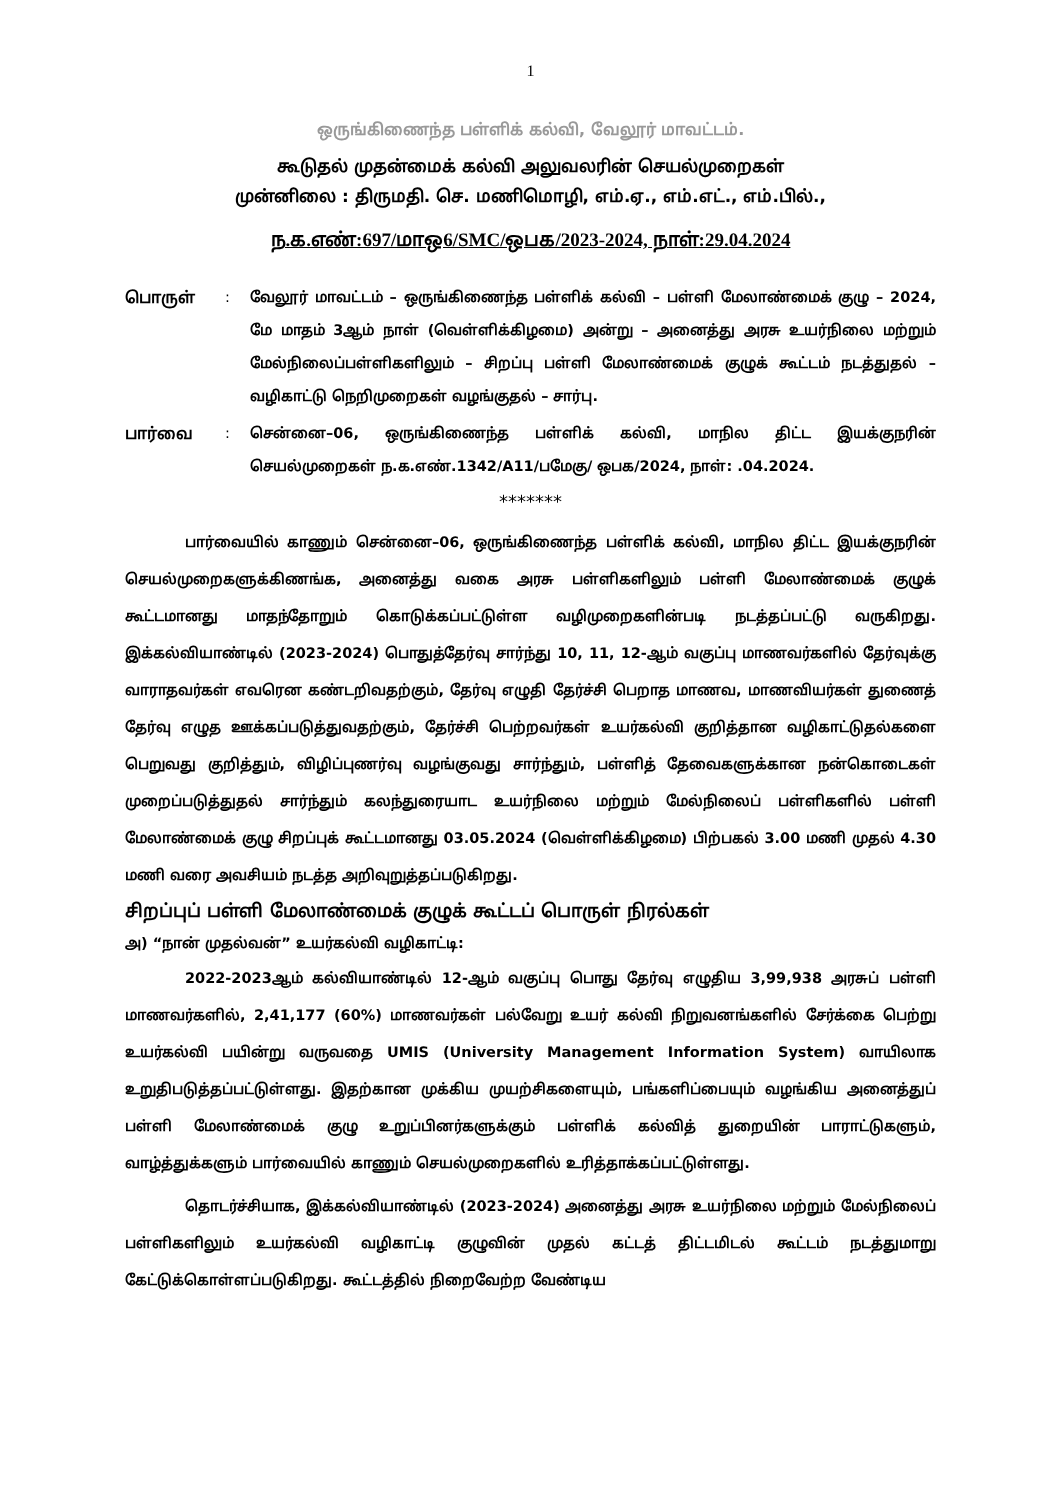1
ஒருங்கிணைந்த பள்ளிக் கல்வி, வேலூர் மாவட்டம்.
கூடுதல் முதன்மைக் கல்வி அலுவலரின் செயல்முறைகள்
முன்னிலை : திருமதி. செ. மணிமொழி, எம்.ஏ., எம்.எட்., எம்.பில்.,
ந.க.எண்:697/மாஒ6/SMC/ஒபக/2023-2024, நாள்:29.04.2024
பொருள் : வேலூர் மாவட்டம் – ஒருங்கிணைந்த பள்ளிக் கல்வி – பள்ளி மேலாண்மைக் குழு – 2024, மே மாதம் 3ஆம் நாள் (வெள்ளிக்கிழமை) அன்று – அனைத்து அரசு உயர்நிலை மற்றும் மேல்நிலைப்பள்ளிகளிலும் – சிறப்பு பள்ளி மேலாண்மைக் குழுக் கூட்டம் நடத்துதல் – வழிகாட்டு நெறிமுறைகள் வழங்குதல் – சார்பு.
பார்வை : சென்னை–06, ஒருங்கிணைந்த பள்ளிக் கல்வி, மாநில திட்ட இயக்குநரின் செயல்முறைகள் ந.க.எண்.1342/A11/பமேகு/ ஒபக/2024, நாள்: .04.2024.
*******
பார்வையில் காணும் சென்னை–06, ஒருங்கிணைந்த பள்ளிக் கல்வி, மாநில திட்ட இயக்குநரின் செயல்முறைகளுக்கிணங்க, அனைத்து வகை அரசு பள்ளிகளிலும் பள்ளி மேலாண்மைக் குழுக் கூட்டமானது மாதந்தோறும் கொடுக்கப்பட்டுள்ள வழிமுறைகளின்படி நடத்தப்பட்டு வருகிறது. இக்கல்வியாண்டில் (2023-2024) பொதுத்தேர்வு சார்ந்து 10, 11, 12-ஆம் வகுப்பு மாணவர்களில் தேர்வுக்கு வாராதவர்கள் எவரென கண்டறிவதற்கும், தேர்வு எழுதி தேர்ச்சி பெறாத மாணவ, மாணவியர்கள் துணைத் தேர்வு எழுத ஊக்கப்படுத்துவதற்கும், தேர்ச்சி பெற்றவர்கள் உயர்கல்வி குறித்தான வழிகாட்டுதல்களை பெறுவது குறித்தும், விழிப்புணர்வு வழங்குவது சார்ந்தும், பள்ளித் தேவைகளுக்கான நன்கொடைகள் முறைப்படுத்துதல் சார்ந்தும் கலந்துரையாட உயர்நிலை மற்றும் மேல்நிலைப் பள்ளிகளில் பள்ளி மேலாண்மைக் குழு சிறப்புக் கூட்டமானது 03.05.2024 (வெள்ளிக்கிழமை) பிற்பகல் 3.00 மணி முதல் 4.30 மணி வரை அவசியம் நடத்த அறிவுறுத்தப்படுகிறது.
சிறப்புப் பள்ளி மேலாண்மைக் குழுக் கூட்டப் பொருள் நிரல்கள்
அ) “நான் முதல்வன்” உயர்கல்வி வழிகாட்டி:
2022-2023ஆம் கல்வியாண்டில் 12-ஆம் வகுப்பு பொது தேர்வு எழுதிய 3,99,938 அரசுப் பள்ளி மாணவர்களில், 2,41,177 (60%) மாணவர்கள் பல்வேறு உயர் கல்வி நிறுவனங்களில் சேர்க்கை பெற்று உயர்கல்வி பயின்று வருவதை UMIS (University Management Information System) வாயிலாக உறுதிபடுத்தப்பட்டுள்ளது. இதற்கான முக்கிய முயற்சிகளையும், பங்களிப்பையும் வழங்கிய அனைத்துப் பள்ளி மேலாண்மைக் குழு உறுப்பினர்களுக்கும் பள்ளிக் கல்வித் துறையின் பாராட்டுகளும், வாழ்த்துக்களும் பார்வையில் காணும் செயல்முறைகளில் உரித்தாக்கப்பட்டுள்ளது.
தொடர்ச்சியாக, இக்கல்வியாண்டில் (2023-2024) அனைத்து அரசு உயர்நிலை மற்றும் மேல்நிலைப் பள்ளிகளிலும் உயர்கல்வி வழிகாட்டி குழுவின் முதல் கட்டத் திட்டமிடல் கூட்டம் நடத்துமாறு கேட்டுக்கொள்ளப்படுகிறது. கூட்டத்தில் நிறைவேற்ற வேண்டிய